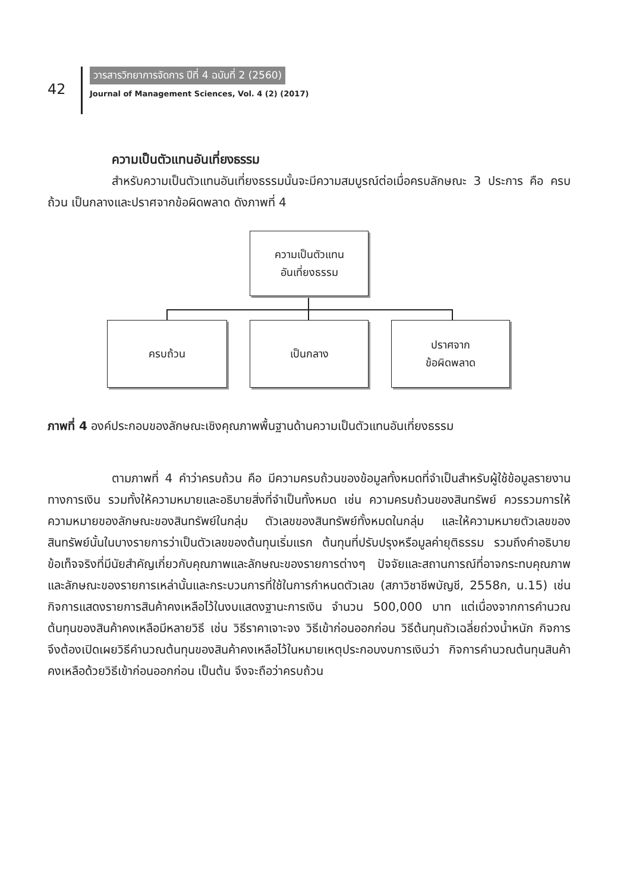42
วารสารวิทยาการจัดการ ปีที่ 4 ฉบับที่ 2 (2560)
Journal of Management Sciences, Vol. 4 (2) (2017)
ความเป็นตัวแทนอันเที่ยงธรรม
สำหรับความเป็นตัวแทนอันเที่ยงธรรมนั้นจะมีความสมบูรณ์ต่อเมื่อครบลักษณะ 3 ประการ คือ ครบถ้วน เป็นกลางและปราศจากข้อผิดพลาด ดังภาพที่ 4
ความเป็นตัวแทน
อันเที่ยงธรรม
ครบถ้วน เป็นกลาง
ปราศจาก
ข้อผิดพลาด
ภาพที่ 4 องค์ประกอบของลักษณะเชิงคุณภาพพื้นฐานด้านความเป็นตัวแทนอันเที่ยงธรรม
ตามภาพที่ 4 คำว่าครบถ้วน คือ มีความครบถ้วนของข้อมูลทั้งหมดที่จำเป็นสำหรับผู้ใช้ข้อมูลรายงานทางการเงิน รวมทั้งให้ความหมายและอธิบายสิ่งที่จำเป็นทั้งหมด เช่น ความครบถ้วนของสินทรัพย์ ควรรวมการให้ความหมายของลักษณะของสินทรัพย์ในกลุ่ม ตัวเลขของสินทรัพย์ทั้งหมดในกลุ่ม และให้ความหมายตัวเลขของสินทรัพย์นั้นในบางรายการว่าเป็นตัวเลขของต้นทุนเริ่มแรก ต้นทุนที่ปรับปรุงหรือมูลค่ายุติธรรม รวมถึงคำอธิบายข้อเท็จจริงที่มีนัยสำคัญเกี่ยวกับคุณภาพและลักษณะของรายการต่างๆ ปัจจัยและสถานการณ์ที่อาจกระทบคุณภาพและลักษณะของรายการเหล่านั้นและกระบวนการที่ใช้ในการกำหนดตัวเลข (สภาวิชาชีพบัญชี, 2558ก, น.15) เช่น กิจการแสดงรายการสินค้าคงเหลือไว้ในงบแสดงฐานะการเงิน จำนวน 500,000 บาท แต่เนื่องจากการคำนวณต้นทุนของสินค้าคงเหลือมีหลายวิธี เช่น วิธีราคาเจาะจง วิธีเข้าก่อนออกก่อน วิธีต้นทุนถัวเฉลี่ยถ่วงน้ำหนัก กิจการจึงต้องเปิดเผยวิธีคำนวณต้นทุนของสินค้าคงเหลือไว้ในหมายเหตุประกอบงบการเงินว่า กิจการคำนวณต้นทุนสินค้าคงเหลือด้วยวิธีเข้าก่อนออกก่อน เป็นต้น จึงจะถือว่าครบถ้วน